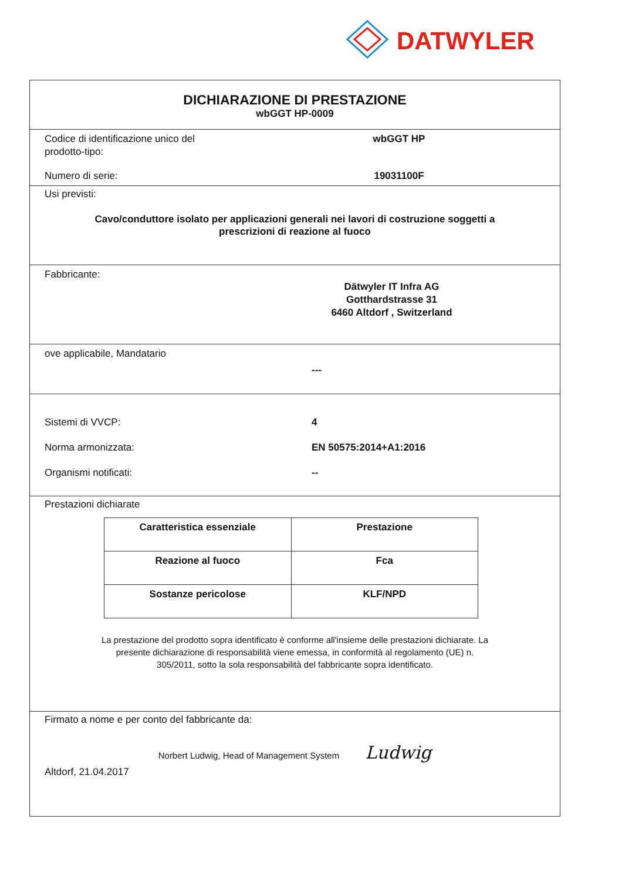DATWYLER
DICHIARAZIONE DI PRESTAZIONE
wbGGT HP-0009
Codice di identificazione unico del
prodotto-tipo:
wbGGT HP
Numero di serie: 19031100F
Usi previsti:
Cavo/conduttore isolato per applicazioni generali nei lavori di costruzione soggetti a
prescrizioni di reazione al fuoco
Fabbricante:
Dätwyler IT Infra AG
Gotthardstrasse 31
6460 Altdorf , Switzerland
ove applicabile, Mandatario
---
Sistemi di VVCP: 4
Norma armonizzata: EN 50575:2014+A1:2016
Organismi notificati: --
Prestazioni dichiarate
| Caratteristica essenziale | Prestazione |
| --- | --- |
| Reazione al fuoco | Fca |
| Sostanze pericolose | KLF/NPD |
La prestazione del prodotto sopra identificato è conforme all'insieme delle prestazioni dichiarate. La
presente dichiarazione di responsabilità viene emessa, in conformità al regolamento (UE) n.
305/2011, sotto la sola responsabilità del fabbricante sopra identificato.
Firmato a nome e per conto del fabbricante da:
Norbert Ludwig, Head of Management System Ludwig
Altdorf, 21.04.2017